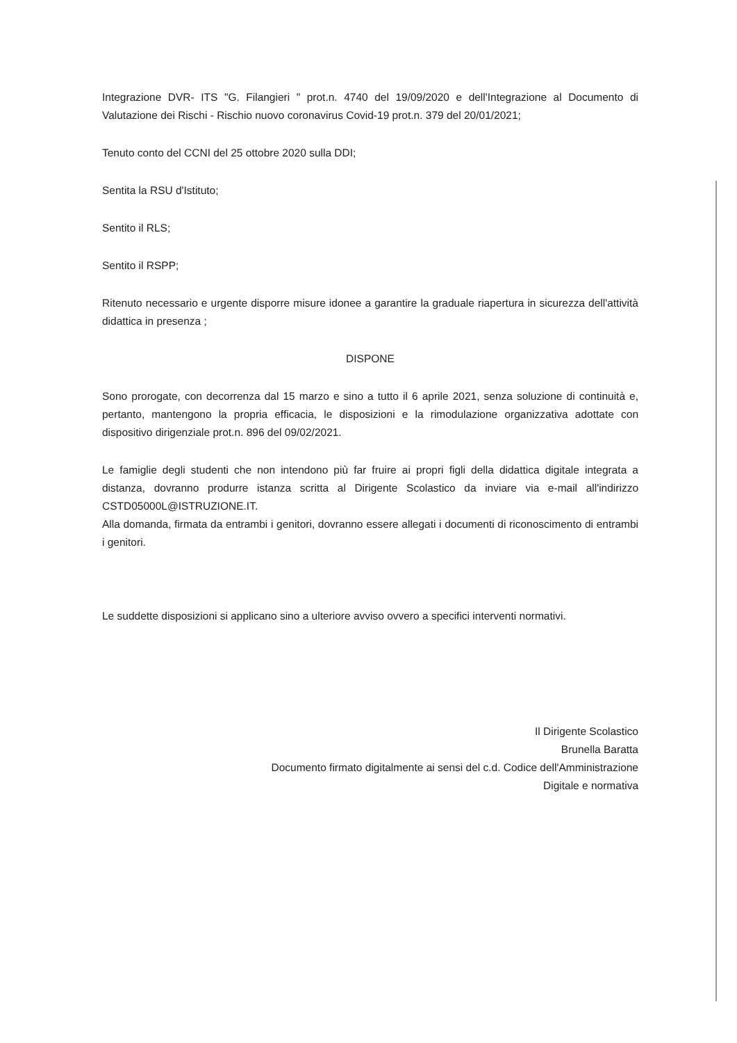Integrazione DVR- ITS "G. Filangieri " prot.n. 4740 del 19/09/2020 e dell'Integrazione al Documento di Valutazione dei Rischi - Rischio nuovo coronavirus Covid-19 prot.n. 379 del 20/01/2021;
Tenuto conto del CCNI del 25 ottobre 2020 sulla DDI;
Sentita la RSU d'Istituto;
Sentito il RLS;
Sentito il RSPP;
Ritenuto necessario e urgente disporre misure idonee a garantire la graduale riapertura in sicurezza dell'attività didattica in presenza ;
DISPONE
Sono prorogate, con decorrenza dal 15 marzo e sino a tutto il 6 aprile 2021, senza soluzione di continuità e, pertanto, mantengono la propria efficacia, le disposizioni e la rimodulazione organizzativa adottate con dispositivo dirigenziale prot.n. 896 del 09/02/2021.
Le famiglie degli studenti che non intendono più far fruire ai propri figli della didattica digitale integrata a distanza, dovranno produrre istanza scritta al Dirigente Scolastico da inviare via e-mail all'indirizzo CSTD05000L@ISTRUZIONE.IT.
Alla domanda, firmata da entrambi i genitori, dovranno essere allegati i documenti di riconoscimento di entrambi i genitori.
Le suddette disposizioni si applicano sino a ulteriore avviso ovvero a specifici interventi normativi.
Il Dirigente Scolastico
Brunella Baratta
Documento firmato digitalmente ai sensi del c.d. Codice dell'Amministrazione
Digitale e normativa